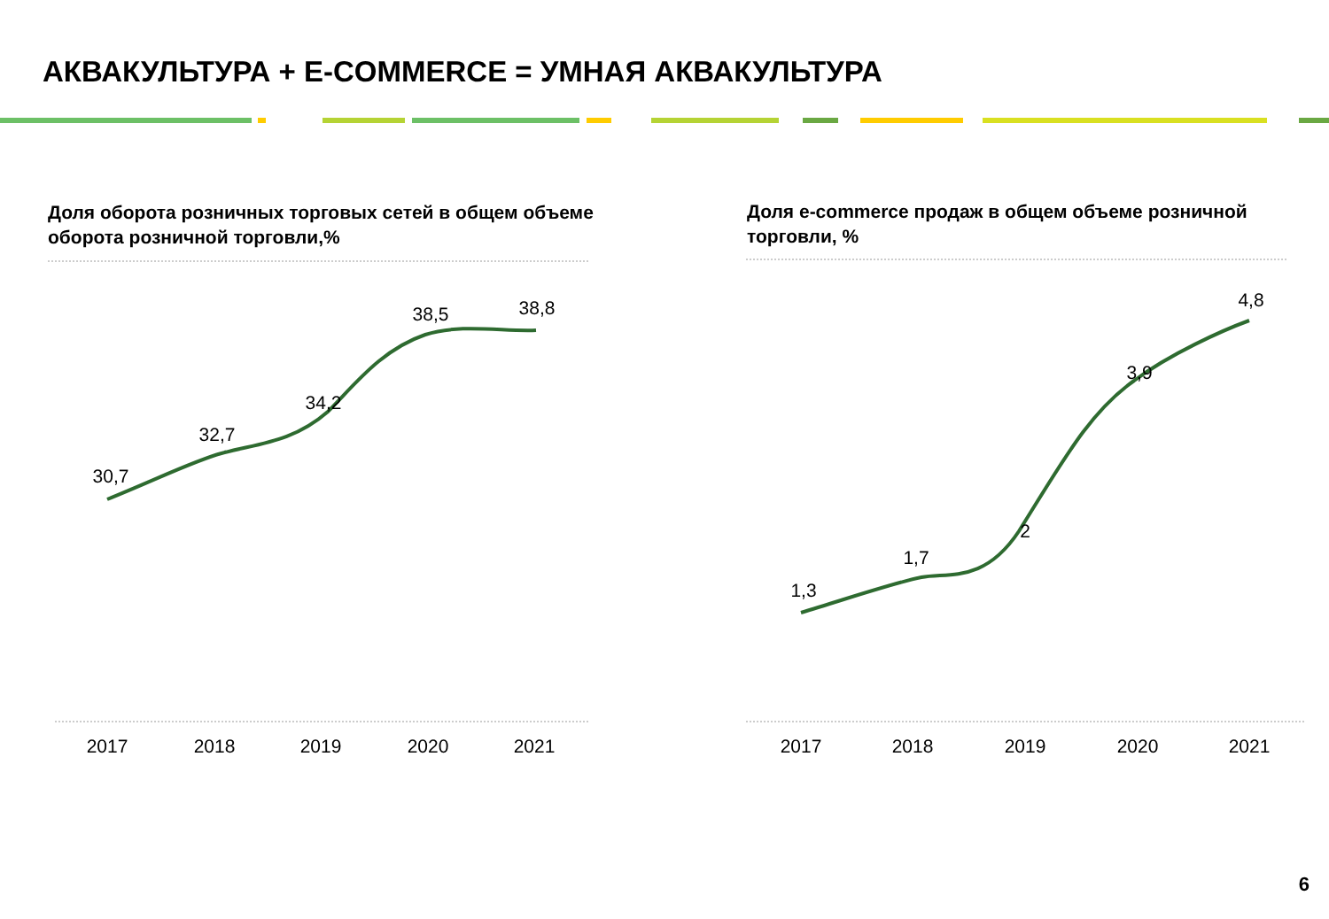АКВАКУЛЬТУРА + E-COMMERCE = УМНАЯ АКВАКУЛЬТУРА
Доля оборота розничных торговых сетей в общем объеме оборота розничной торговли,%
Доля e-commerce продаж в общем объеме розничной торговли, %
30,7
32,7
34,2
38,5
38,8
1,3
1,7
2
3,9
4,8
2017
2018
2019
2020
2021
2017
2018
2019
2020
2021
6